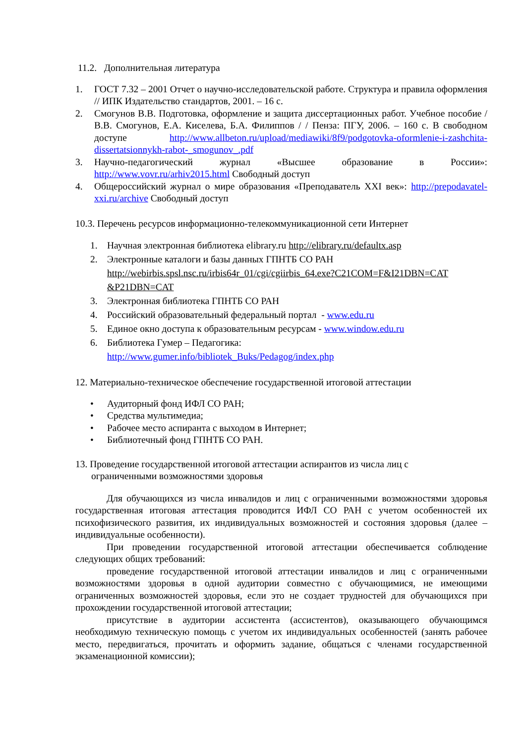11.2. Дополнительная литература
1. ГОСТ 7.32 – 2001 Отчет о научно-исследовательской работе. Структура и правила оформления // ИПК Издательство стандартов, 2001. – 16 с.
2. Смогунов В.В. Подготовка, оформление и защита диссертационных работ. Учебное пособие / В.В. Смогунов, Е.А. Киселева, Б.А. Филиппов / / Пенза: ПГУ, 2006. – 160 с. В свободном доступе http://www.allbeton.ru/upload/mediawiki/8f9/podgotovka-oformlenie-i-zashchita-dissertatsionnykh-rabot-_smogunov_.pdf
3. Научно-педагогический журнал «Высшее образование в России»: http://www.vovr.ru/arhiv2015.html Свободный доступ
4. Общероссийский журнал о мире образования «Преподаватель XXI век»: http://prepodavatel-xxi.ru/archive Свободный доступ
10.3. Перечень ресурсов информационно-телекоммуникационной сети Интернет
1. Научная электронная библиотека elibrary.ru http://elibrary.ru/defaultx.asp
2. Электронные каталоги и базы данных ГПНТБ СО РАН
http://webirbis.spsl.nsc.ru/irbis64r_01/cgi/cgiirbis_64.exe?C21COM=F&I21DBN=CAT &P21DBN=CAT
3. Электронная библиотека ГПНТБ СО РАН
4. Российский образовательный федеральный портал - www.edu.ru
5. Единое окно доступа к образовательным ресурсам - www.window.edu.ru
6. Библиотека Гумер – Педагогика:
http://www.gumer.info/bibliotek_Buks/Pedagog/index.php
12. Материально-техническое обеспечение государственной итоговой аттестации
• Аудиторный фонд ИФЛ СО РАН;
• Средства мультимедиа;
• Рабочее место аспиранта с выходом в Интернет;
• Библиотечный фонд ГПНТБ СО РАН.
13. Проведение государственной итоговой аттестации аспирантов из числа лиц с
ограниченными возможностями здоровья
Для обучающихся из числа инвалидов и лиц с ограниченными возможностями здоровья государственная итоговая аттестация проводится ИФЛ СО РАН с учетом особенностей их психофизического развития, их индивидуальных возможностей и состояния здоровья (далее – индивидуальные особенности).
При проведении государственной итоговой аттестации обеспечивается соблюдение следующих общих требований:
проведение государственной итоговой аттестации инвалидов и лиц с ограниченными возможностями здоровья в одной аудитории совместно с обучающимися, не имеющими ограниченных возможностей здоровья, если это не создает трудностей для обучающихся при прохождении государственной итоговой аттестации;
присутствие в аудитории ассистента (ассистентов), оказывающего обучающимся необходимую техническую помощь с учетом их индивидуальных особенностей (занять рабочее место, передвигаться, прочитать и оформить задание, общаться с членами государственной экзаменационной комиссии);